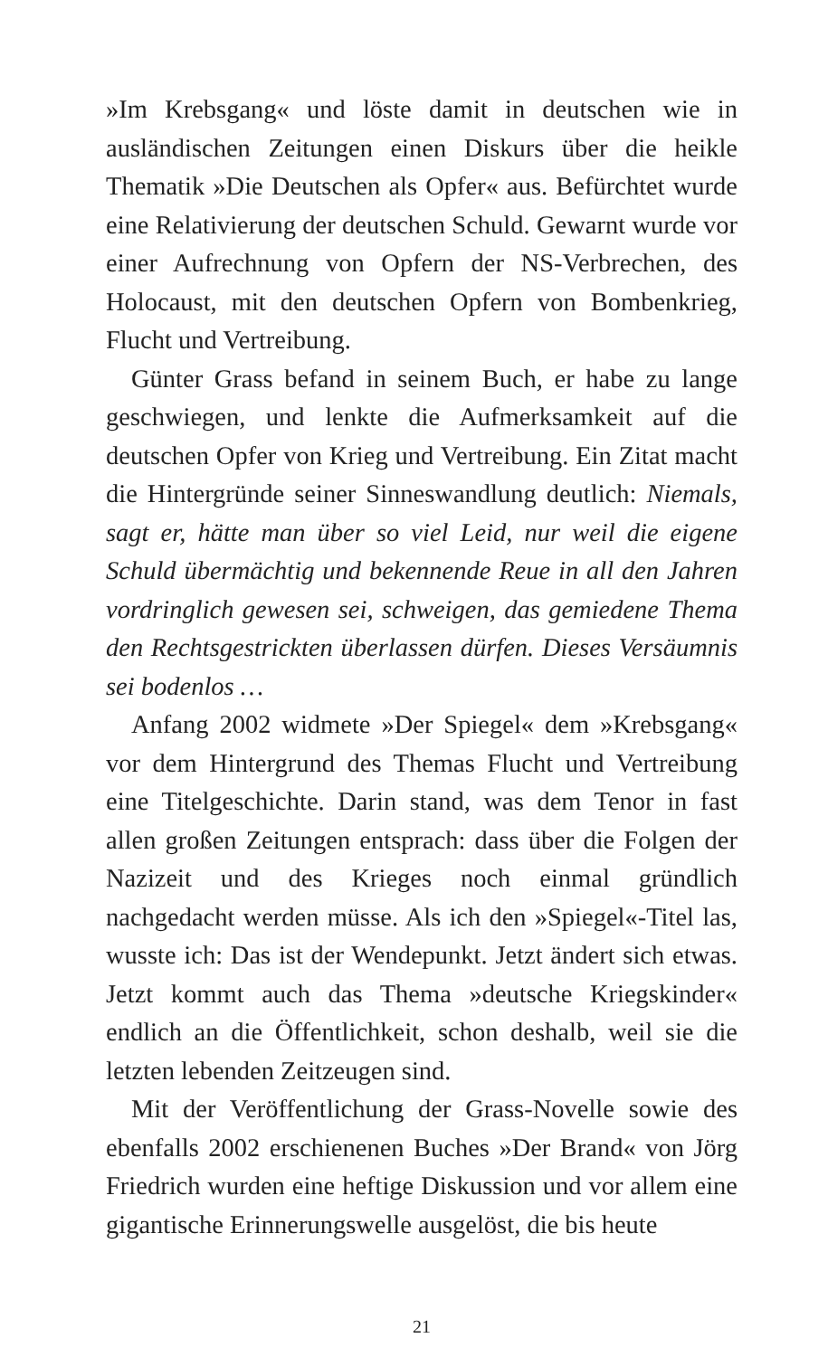»Im Krebsgang« und löste damit in deutschen wie in ausländischen Zeitungen einen Diskurs über die heikle Thematik »Die Deutschen als Opfer« aus. Befürchtet wurde eine Relativierung der deutschen Schuld. Gewarnt wurde vor einer Aufrechnung von Opfern der NS-Verbrechen, des Holocaust, mit den deutschen Opfern von Bombenkrieg, Flucht und Vertreibung.
Günter Grass befand in seinem Buch, er habe zu lange geschwiegen, und lenkte die Aufmerksamkeit auf die deutschen Opfer von Krieg und Vertreibung. Ein Zitat macht die Hintergründe seiner Sinneswandlung deutlich: Niemals, sagt er, hätte man über so viel Leid, nur weil die eigene Schuld übermächtig und bekennende Reue in all den Jahren vordringlich gewesen sei, schweigen, das gemiedene Thema den Rechtsgestrickten überlassen dürfen. Dieses Versäumnis sei bodenlos …
Anfang 2002 widmete »Der Spiegel« dem »Krebsgang« vor dem Hintergrund des Themas Flucht und Vertreibung eine Titelgeschichte. Darin stand, was dem Tenor in fast allen großen Zeitungen entsprach: dass über die Folgen der Nazizeit und des Krieges noch einmal gründlich nachgedacht werden müsse. Als ich den »Spiegel«-Titel las, wusste ich: Das ist der Wendepunkt. Jetzt ändert sich etwas. Jetzt kommt auch das Thema »deutsche Kriegskinder« endlich an die Öffentlichkeit, schon deshalb, weil sie die letzten lebenden Zeitzeugen sind.
Mit der Veröffentlichung der Grass-Novelle sowie des ebenfalls 2002 erschienenen Buches »Der Brand« von Jörg Friedrich wurden eine heftige Diskussion und vor allem eine gigantische Erinnerungswelle ausgelöst, die bis heute
21